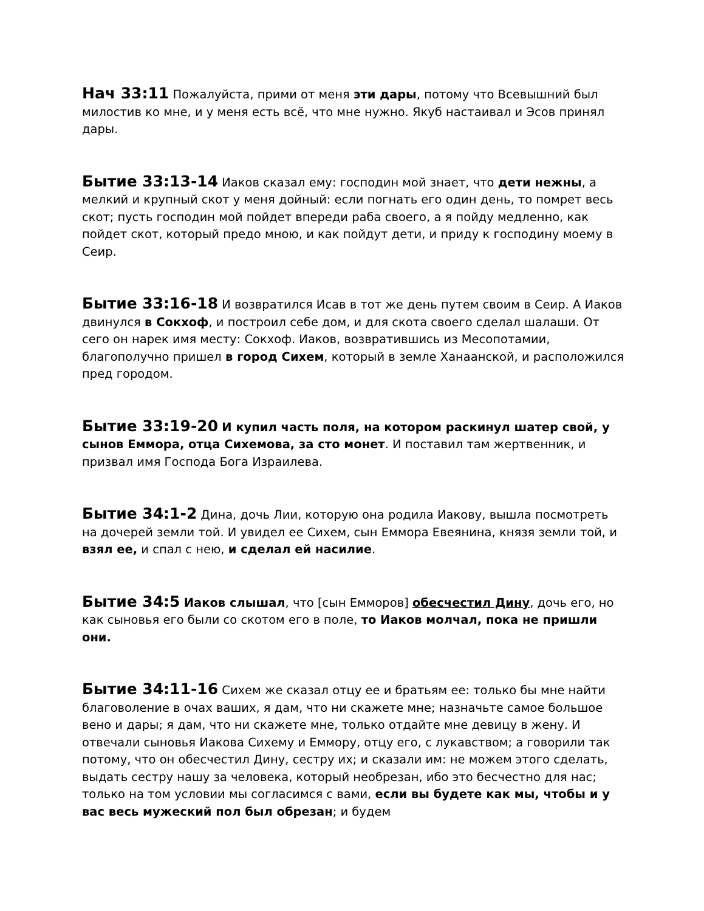Нач 33:11 Пожалуйста, прими от меня эти дары, потому что Всевышний был милостив ко мне, и у меня есть всё, что мне нужно. Якуб настаивал и Эсов принял дары.
Бытие 33:13-14 Иаков сказал ему: господин мой знает, что дети нежны, а мелкий и крупный скот у меня дойный: если погнать его один день, то помрет весь скот; пусть господин мой пойдет впереди раба своего, а я пойду медленно, как пойдет скот, который предо мною, и как пойдут дети, и приду к господину моему в Сеир.
Бытие 33:16-18 И возвратился Исав в тот же день путем своим в Сеир. А Иаков двинулся в Сокхоф, и построил себе дом, и для скота своего сделал шалаши. От сего он нарек имя месту: Сокхоф. Иаков, возвратившись из Месопотамии, благополучно пришел в город Сихем, который в земле Ханаанской, и расположился пред городом.
Бытие 33:19-20 И купил часть поля, на котором раскинул шатер свой, у сынов Еммора, отца Сихемова, за сто монет. И поставил там жертвенник, и призвал имя Господа Бога Израилева.
Бытие 34:1-2 Дина, дочь Лии, которую она родила Иакову, вышла посмотреть на дочерей земли той. И увидел ее Сихем, сын Еммора Евеянина, князя земли той, и взял ее, и спал с нею, и сделал ей насилие.
Бытие 34:5 Иаков слышал, что [сын Емморов] обесчестил Дину, дочь его, но как сыновья его были со скотом его в поле, то Иаков молчал, пока не пришли они.
Бытие 34:11-16 Сихем же сказал отцу ее и братьям ее: только бы мне найти благоволение в очах ваших, я дам, что ни скажете мне; назначьте самое большое вено и дары; я дам, что ни скажете мне, только отдайте мне девицу в жену. И отвечали сыновья Иакова Сихему и Еммору, отцу его, с лукавством; а говорили так потому, что он обесчестил Дину, сестру их; и сказали им: не можем этого сделать, выдать сестру нашу за человека, который необрезан, ибо это бесчестно для нас; только на том условии мы согласимся с вами, если вы будете как мы, чтобы и у вас весь мужеский пол был обрезан; и будем